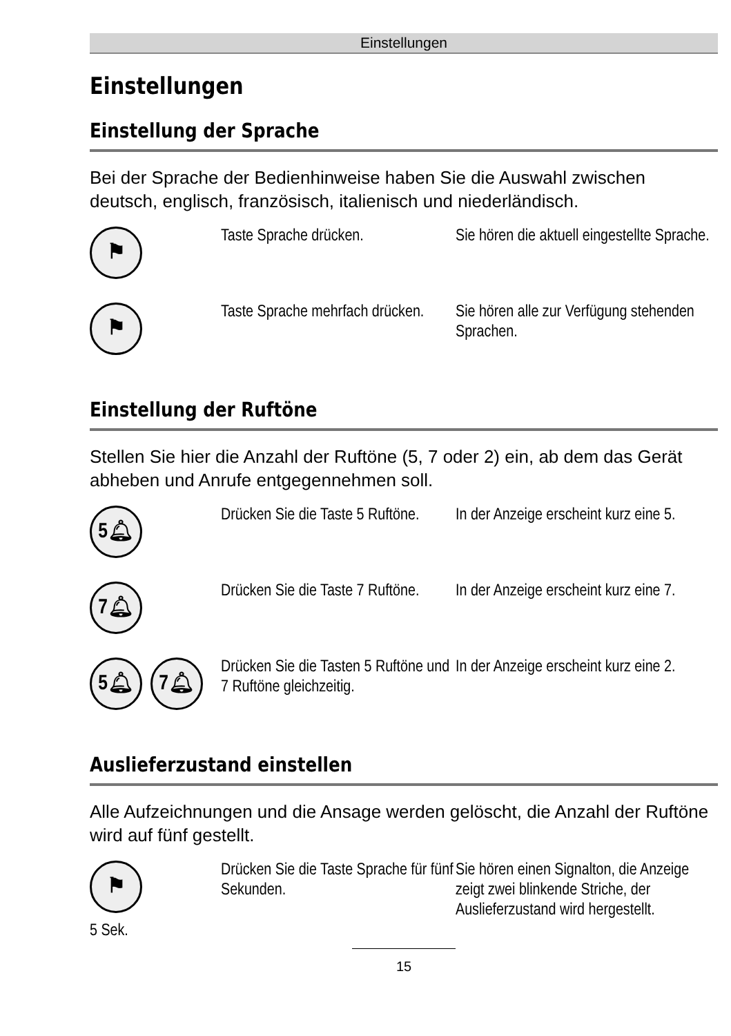Einstellungen
Einstellungen
Einstellung der Sprache
Bei der Sprache der Bedienhinweise haben Sie die Auswahl zwischen deutsch, englisch, französisch, italienisch und niederländisch.
⚑
Taste Sprache drücken. Sie hören die aktuell eingestellte Sprache.
⚑
Taste Sprache mehrfach drücken.
Sie hören alle zur Verfügung stehenden Sprachen.
Einstellung der Ruftöne
Stellen Sie hier die Anzahl der Ruftöne (5, 7 oder 2) ein, ab dem das Gerät abheben und Anrufe entgegennehmen soll.
5🔔︎
Drücken Sie die Taste 5 Ruftöne.
In der Anzeige erscheint kurz eine 5.
7🔔︎
Drücken Sie die Taste 7 Ruftöne.
In der Anzeige erscheint kurz eine 7.
5🔔︎ 7🔔︎
Drücken Sie die Tasten 5 Ruftöne und 7 Ruftöne gleichzeitig.
In der Anzeige erscheint kurz eine 2.
Auslieferzustand einstellen
Alle Aufzeichnungen und die Ansage werden gelöscht, die Anzahl der Ruftöne wird auf fünf gestellt.
⚑
5 Sek.
Drücken Sie die Taste Sprache für fünf Sekunden.
Sie hören einen Signalton, die Anzeige zeigt zwei blinkende Striche, der Auslieferzustand wird hergestellt.
15